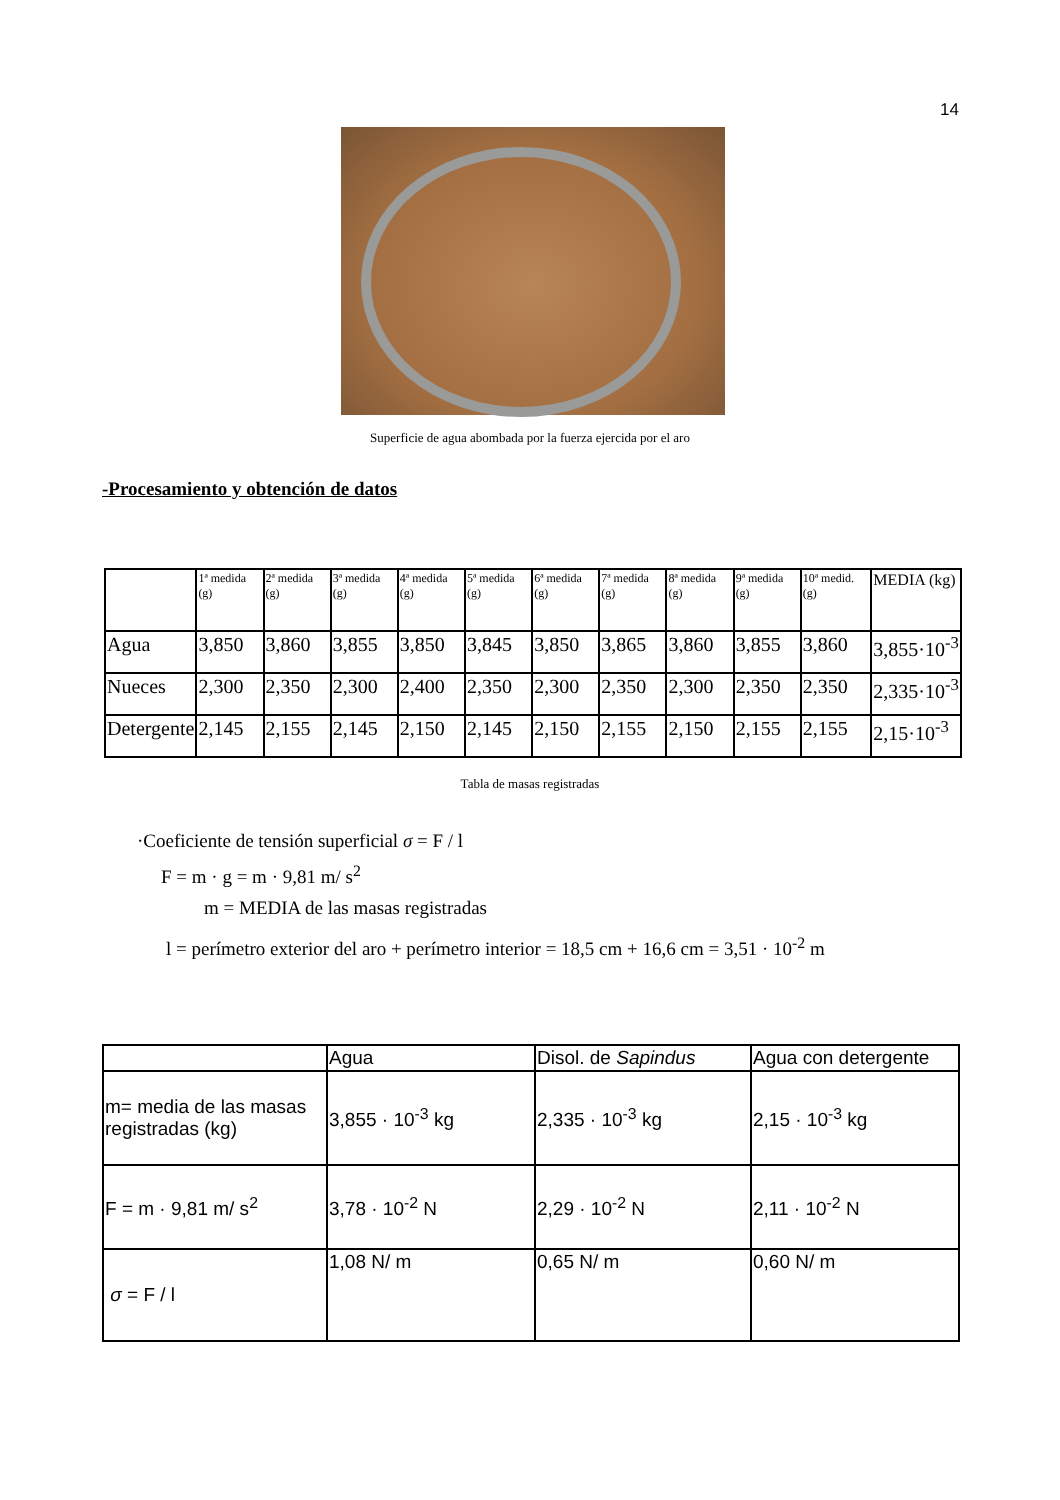14
Superficie de agua abombada por la fuerza ejercida por el aro
-Procesamiento y obtención de datos
| | 1ª medida (g) | 2ª medida (g) | 3ª medida (g) | 4ª medida (g) | 5ª medida (g) | 6ª medida (g) | 7ª medida (g) | 8ª medida (g) | 9ª medida (g) | 10ª medid. (g) | MEDIA (kg) |
| --- | --- | --- | --- | --- | --- | --- | --- | --- | --- | --- | --- |
| Agua | 3,850 | 3,860 | 3,855 | 3,850 | 3,845 | 3,850 | 3,865 | 3,860 | 3,855 | 3,860 | 3,855·10<sup>-3</sup> |
| Nueces | 2,300 | 2,350 | 2,300 | 2,400 | 2,350 | 2,300 | 2,350 | 2,300 | 2,350 | 2,350 | 2,335·10<sup>-3</sup> |
| Detergente | 2,145 | 2,155 | 2,145 | 2,150 | 2,145 | 2,150 | 2,155 | 2,150 | 2,155 | 2,155 | 2,15·10<sup>-3</sup> |
Tabla de masas registradas
·Coeficiente de tensión superficial σ = F / l
F = m · g = m · 9,81 m/ s<sup>2</sup>
m = MEDIA de las masas registradas
l = perímetro exterior del aro + perímetro interior = 18,5 cm + 16,6 cm = 3,51 · 10<sup>-2</sup> m
| | Agua | Disol. de Sapindus | Agua con detergente |
| --- | --- | --- | --- |
| m= media de las masas registradas (kg) | 3,855 · 10<sup>-3</sup> kg | 2,335 · 10<sup>-3</sup> kg | 2,15 · 10<sup>-3</sup> kg |
| F = m · 9,81 m/ s<sup>2</sup> | 3,78 · 10<sup>-2</sup> N | 2,29 · 10<sup>-2</sup> N | 2,11 · 10<sup>-2</sup> N |
| σ = F / l | 1,08 N/ m | 0,65 N/ m | 0,60 N/ m |